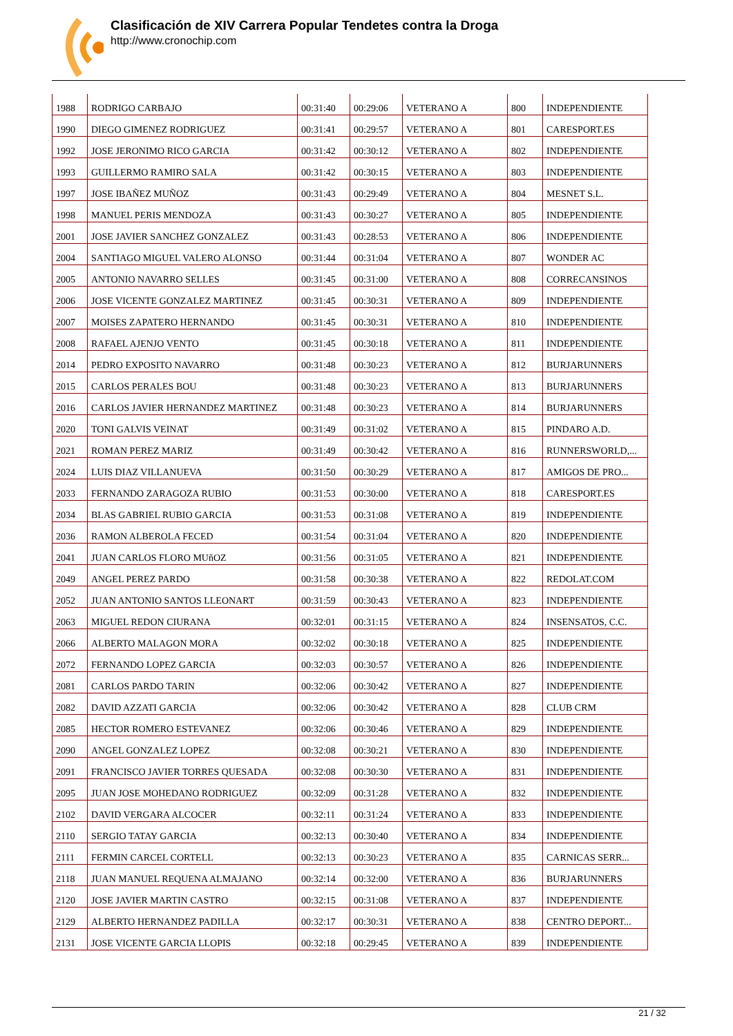Clasificación de XIV Carrera Popular Tendetes contra la Droga
http://www.cronochip.com
| 1988 | RODRIGO CARBAJO | 00:31:40 | 00:29:06 | VETERANO A | 800 | INDEPENDIENTE |
| 1990 | DIEGO GIMENEZ RODRIGUEZ | 00:31:41 | 00:29:57 | VETERANO A | 801 | CARESPORT.ES |
| 1992 | JOSE JERONIMO RICO GARCIA | 00:31:42 | 00:30:12 | VETERANO A | 802 | INDEPENDIENTE |
| 1993 | GUILLERMO RAMIRO SALA | 00:31:42 | 00:30:15 | VETERANO A | 803 | INDEPENDIENTE |
| 1997 | JOSE IBAÑEZ MUÑOZ | 00:31:43 | 00:29:49 | VETERANO A | 804 | MESNET S.L. |
| 1998 | MANUEL PERIS MENDOZA | 00:31:43 | 00:30:27 | VETERANO A | 805 | INDEPENDIENTE |
| 2001 | JOSE JAVIER SANCHEZ GONZALEZ | 00:31:43 | 00:28:53 | VETERANO A | 806 | INDEPENDIENTE |
| 2004 | SANTIAGO MIGUEL VALERO ALONSO | 00:31:44 | 00:31:04 | VETERANO A | 807 | WONDER AC |
| 2005 | ANTONIO NAVARRO SELLES | 00:31:45 | 00:31:00 | VETERANO A | 808 | CORRECANSINOS |
| 2006 | JOSE VICENTE GONZALEZ MARTINEZ | 00:31:45 | 00:30:31 | VETERANO A | 809 | INDEPENDIENTE |
| 2007 | MOISES ZAPATERO HERNANDO | 00:31:45 | 00:30:31 | VETERANO A | 810 | INDEPENDIENTE |
| 2008 | RAFAEL AJENJO VENTO | 00:31:45 | 00:30:18 | VETERANO A | 811 | INDEPENDIENTE |
| 2014 | PEDRO EXPOSITO NAVARRO | 00:31:48 | 00:30:23 | VETERANO A | 812 | BURJARUNNERS |
| 2015 | CARLOS PERALES BOU | 00:31:48 | 00:30:23 | VETERANO A | 813 | BURJARUNNERS |
| 2016 | CARLOS JAVIER HERNANDEZ MARTINEZ | 00:31:48 | 00:30:23 | VETERANO A | 814 | BURJARUNNERS |
| 2020 | TONI GALVIS VEINAT | 00:31:49 | 00:31:02 | VETERANO A | 815 | PINDARO A.D. |
| 2021 | ROMAN PEREZ MARIZ | 00:31:49 | 00:30:42 | VETERANO A | 816 | RUNNERSWORLD,... |
| 2024 | LUIS DIAZ VILLANUEVA | 00:31:50 | 00:30:29 | VETERANO A | 817 | AMIGOS DE PRO... |
| 2033 | FERNANDO ZARAGOZA RUBIO | 00:31:53 | 00:30:00 | VETERANO A | 818 | CARESPORT.ES |
| 2034 | BLAS GABRIEL RUBIO GARCIA | 00:31:53 | 00:31:08 | VETERANO A | 819 | INDEPENDIENTE |
| 2036 | RAMON ALBEROLA FECED | 00:31:54 | 00:31:04 | VETERANO A | 820 | INDEPENDIENTE |
| 2041 | JUAN CARLOS FLORO MUñOZ | 00:31:56 | 00:31:05 | VETERANO A | 821 | INDEPENDIENTE |
| 2049 | ANGEL PEREZ PARDO | 00:31:58 | 00:30:38 | VETERANO A | 822 | REDOLAT.COM |
| 2052 | JUAN ANTONIO SANTOS LLEONART | 00:31:59 | 00:30:43 | VETERANO A | 823 | INDEPENDIENTE |
| 2063 | MIGUEL REDON CIURANA | 00:32:01 | 00:31:15 | VETERANO A | 824 | INSENSATOS, C.C. |
| 2066 | ALBERTO MALAGON MORA | 00:32:02 | 00:30:18 | VETERANO A | 825 | INDEPENDIENTE |
| 2072 | FERNANDO LOPEZ GARCIA | 00:32:03 | 00:30:57 | VETERANO A | 826 | INDEPENDIENTE |
| 2081 | CARLOS PARDO TARIN | 00:32:06 | 00:30:42 | VETERANO A | 827 | INDEPENDIENTE |
| 2082 | DAVID AZZATI GARCIA | 00:32:06 | 00:30:42 | VETERANO A | 828 | CLUB CRM |
| 2085 | HECTOR ROMERO ESTEVANEZ | 00:32:06 | 00:30:46 | VETERANO A | 829 | INDEPENDIENTE |
| 2090 | ANGEL GONZALEZ LOPEZ | 00:32:08 | 00:30:21 | VETERANO A | 830 | INDEPENDIENTE |
| 2091 | FRANCISCO JAVIER TORRES QUESADA | 00:32:08 | 00:30:30 | VETERANO A | 831 | INDEPENDIENTE |
| 2095 | JUAN JOSE MOHEDANO RODRIGUEZ | 00:32:09 | 00:31:28 | VETERANO A | 832 | INDEPENDIENTE |
| 2102 | DAVID VERGARA ALCOCER | 00:32:11 | 00:31:24 | VETERANO A | 833 | INDEPENDIENTE |
| 2110 | SERGIO TATAY GARCIA | 00:32:13 | 00:30:40 | VETERANO A | 834 | INDEPENDIENTE |
| 2111 | FERMIN CARCEL CORTELL | 00:32:13 | 00:30:23 | VETERANO A | 835 | CARNICAS SERR... |
| 2118 | JUAN MANUEL REQUENA ALMAJANO | 00:32:14 | 00:32:00 | VETERANO A | 836 | BURJARUNNERS |
| 2120 | JOSE JAVIER MARTIN CASTRO | 00:32:15 | 00:31:08 | VETERANO A | 837 | INDEPENDIENTE |
| 2129 | ALBERTO HERNANDEZ PADILLA | 00:32:17 | 00:30:31 | VETERANO A | 838 | CENTRO DEPORT... |
| 2131 | JOSE VICENTE GARCIA LLOPIS | 00:32:18 | 00:29:45 | VETERANO A | 839 | INDEPENDIENTE |
21 / 32